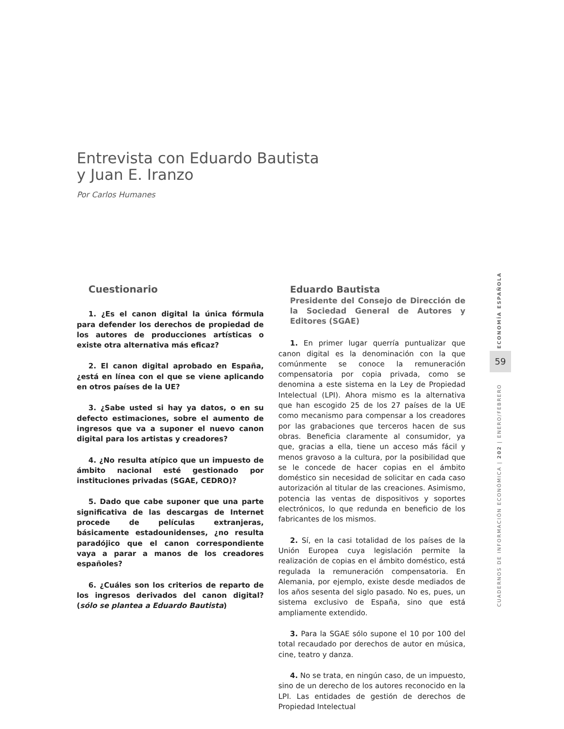Entrevista con Eduardo Bautista
y Juan E. Iranzo
Por Carlos Humanes
Cuestionario
1. ¿Es el canon digital la única fórmula para defender los derechos de propiedad de los autores de producciones artísticas o existe otra alternativa más eficaz?
2. El canon digital aprobado en España, ¿está en línea con el que se viene aplicando en otros países de la UE?
3. ¿Sabe usted si hay ya datos, o en su defecto estimaciones, sobre el aumento de ingresos que va a suponer el nuevo canon digital para los artistas y creadores?
4. ¿No resulta atípico que un impuesto de ámbito nacional esté gestionado por instituciones privadas (SGAE, CEDRO)?
5. Dado que cabe suponer que una parte significativa de las descargas de Internet procede de películas extranjeras, básicamente estadounidenses, ¿no resulta paradójico que el canon correspondiente vaya a parar a manos de los creadores españoles?
6. ¿Cuáles son los criterios de reparto de los ingresos derivados del canon digital? (sólo se plantea a Eduardo Bautista)
Eduardo Bautista
Presidente del Consejo de Dirección de la Sociedad General de Autores y Editores (SGAE)
1. En primer lugar querría puntualizar que canon digital es la denominación con la que comúnmente se conoce la remuneración compensatoria por copia privada, como se denomina a este sistema en la Ley de Propiedad Intelectual (LPI). Ahora mismo es la alternativa que han escogido 25 de los 27 países de la UE como mecanismo para compensar a los creadores por las grabaciones que terceros hacen de sus obras. Beneficia claramente al consumidor, ya que, gracias a ella, tiene un acceso más fácil y menos gravoso a la cultura, por la posibilidad que se le concede de hacer copias en el ámbito doméstico sin necesidad de solicitar en cada caso autorización al titular de las creaciones. Asimismo, potencia las ventas de dispositivos y soportes electrónicos, lo que redunda en beneficio de los fabricantes de los mismos.
2. Sí, en la casi totalidad de los países de la Unión Europea cuya legislación permite la realización de copias en el ámbito doméstico, está regulada la remuneración compensatoria. En Alemania, por ejemplo, existe desde mediados de los años sesenta del siglo pasado. No es, pues, un sistema exclusivo de España, sino que está ampliamente extendido.
3. Para la SGAE sólo supone el 10 por 100 del total recaudado por derechos de autor en música, cine, teatro y danza.
4. No se trata, en ningún caso, de un impuesto, sino de un derecho de los autores reconocido en la LPI. Las entidades de gestión de derechos de Propiedad Intelectual
ECONOMÍA ESPAÑOLA
59
CUADERNOS DE INFORMACIÓN ECONÓMICA | 202 | ENERO/FEBRERO